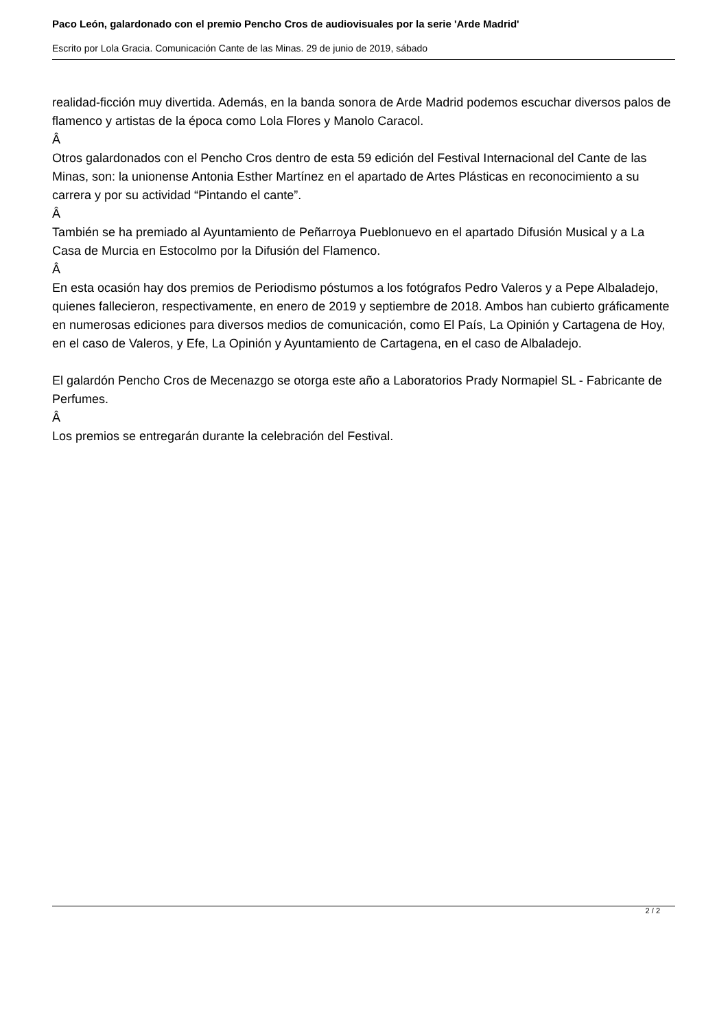Paco León, galardonado con el premio Pencho Cros de audiovisuales por la serie 'Arde Madrid'
Escrito por Lola Gracia. Comunicación Cante de las Minas. 29 de junio de 2019, sábado
realidad-ficción muy divertida. Además, en la banda sonora de Arde Madrid podemos escuchar diversos palos de flamenco y artistas de la época como Lola Flores y Manolo Caracol.
Â
Otros galardonados con el Pencho Cros dentro de esta 59 edición del Festival Internacional del Cante de las Minas, son: la unionense Antonia Esther Martínez en el apartado de Artes Plásticas en reconocimiento a su carrera y por su actividad “Pintando el cante”.
Â
También se ha premiado al Ayuntamiento de Peñarroya Pueblonuevo en el apartado Difusión Musical y a La Casa de Murcia en Estocolmo por la Difusión del Flamenco.
Â
En esta ocasión hay dos premios de Periodismo póstumos a los fotógrafos Pedro Valeros y a Pepe Albaladejo, quienes fallecieron, respectivamente, en enero de 2019 y septiembre de 2018. Ambos han cubierto gráficamente en numerosas ediciones para diversos medios de comunicación, como El País, La Opinión y Cartagena de Hoy, en el caso de Valeros, y Efe, La Opinión y Ayuntamiento de Cartagena, en el caso de Albaladejo.
El galardón Pencho Cros de Mecenazgo se otorga este año a Laboratorios Prady Normapiel SL - Fabricante de Perfumes.
Â
Los premios se entregarán durante la celebración del Festival.
2 / 2